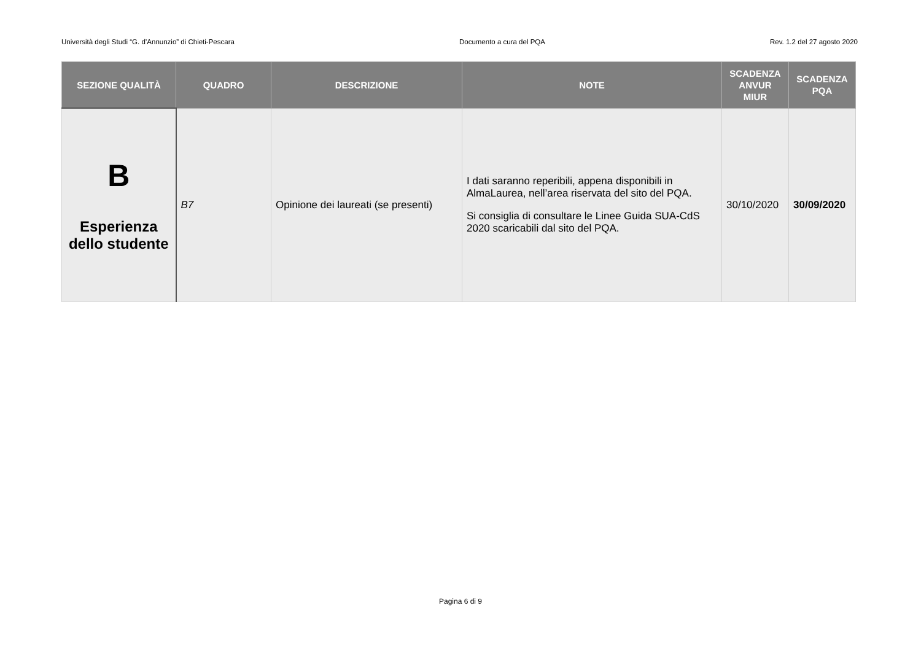Università degli Studi “G. d’Annunzio” di Chieti-Pescara Documento a cura del PQA Rev. 1.2 del 27 agosto 2020
| SEZIONE QUALITÀ | QUADRO | DESCRIZIONE | NOTE | SCADENZA ANVUR MIUR | SCADENZA PQA |
| --- | --- | --- | --- | --- | --- |
| B Esperienza dello studente | B7 | Opinione dei laureati (se presenti) | I dati saranno reperibili, appena disponibili in AlmaLaurea, nell’area riservata del sito del PQA. Si consiglia di consultare le Linee Guida SUA-CdS 2020 scaricabili dal sito del PQA. | 30/10/2020 | 30/09/2020 |
Pagina 6 di 9